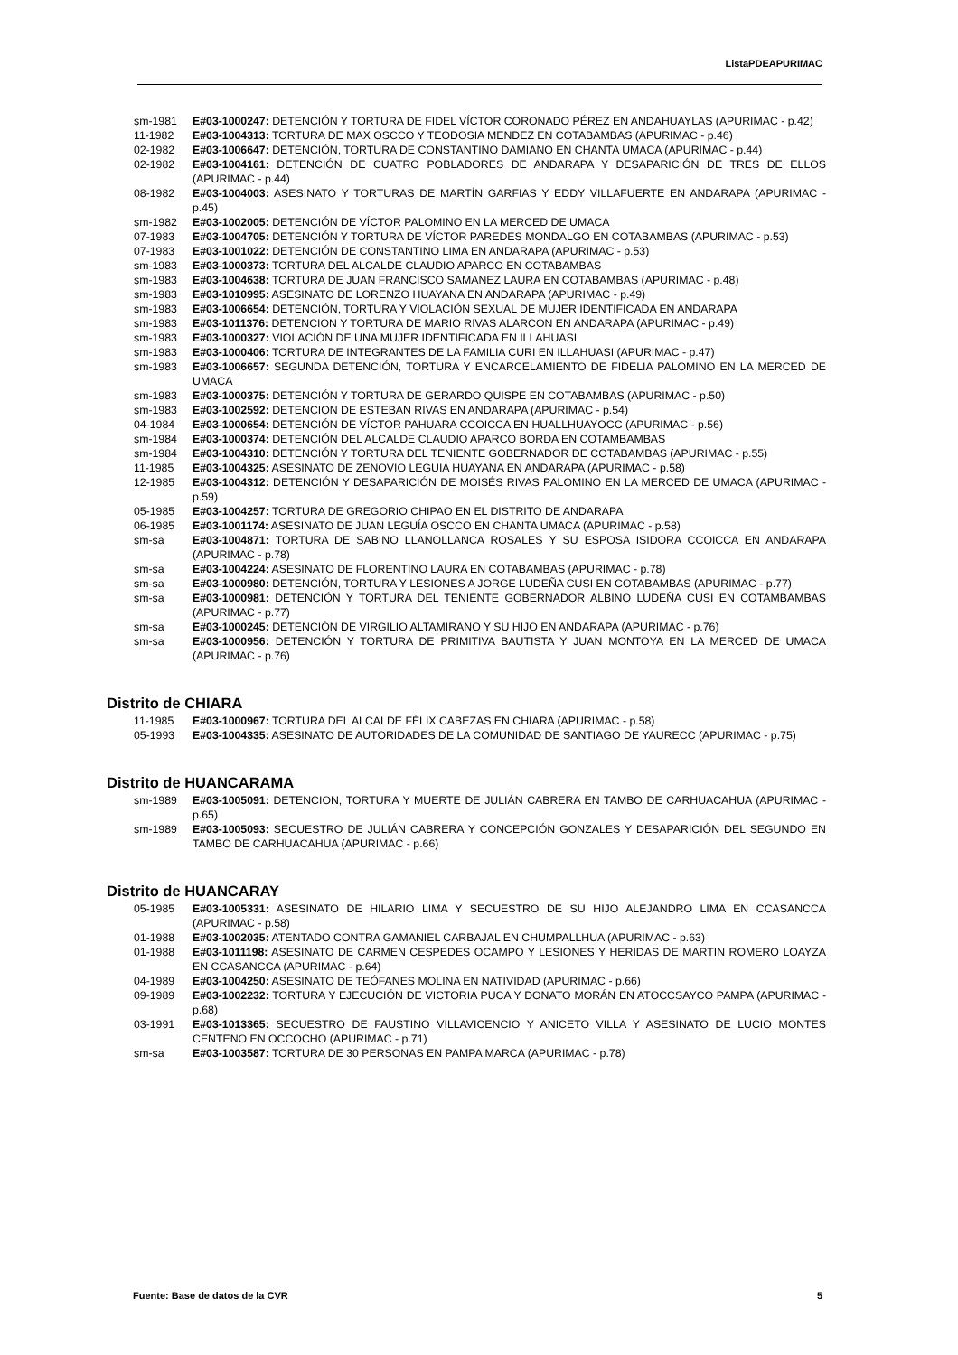ListaPDEAPURIMAC
sm-1981 E#03-1000247: DETENCIÓN Y TORTURA DE FIDEL VÍCTOR CORONADO PÉREZ EN ANDAHUAYLAS (APURIMAC - p.42)
11-1982 E#03-1004313: TORTURA DE MAX OSCCO Y TEODOSIA MENDEZ EN COTABAMBAS (APURIMAC - p.46)
02-1982 E#03-1006647: DETENCIÓN, TORTURA DE CONSTANTINO DAMIANO EN CHANTA UMACA (APURIMAC - p.44)
02-1982 E#03-1004161: DETENCIÓN DE CUATRO POBLADORES DE ANDARAPA Y DESAPARICIÓN DE TRES DE ELLOS (APURIMAC - p.44)
08-1982 E#03-1004003: ASESINATO Y TORTURAS DE MARTÍN GARFIAS Y EDDY VILLAFUERTE EN ANDARAPA (APURIMAC - p.45)
sm-1982 E#03-1002005: DETENCIÓN DE VÍCTOR PALOMINO EN LA MERCED DE UMACA
07-1983 E#03-1004705: DETENCIÓN Y TORTURA DE VÍCTOR PAREDES MONDALGO EN COTABAMBAS (APURIMAC - p.53)
07-1983 E#03-1001022: DETENCIÓN DE CONSTANTINO LIMA EN ANDARAPA (APURIMAC - p.53)
sm-1983 E#03-1000373: TORTURA DEL ALCALDE CLAUDIO APARCO EN COTABAMBAS
sm-1983 E#03-1004638: TORTURA DE JUAN FRANCISCO SAMANEZ LAURA EN COTABAMBAS (APURIMAC - p.48)
sm-1983 E#03-1010995: ASESINATO DE LORENZO HUAYANA EN ANDARAPA (APURIMAC - p.49)
sm-1983 E#03-1006654: DETENCIÓN, TORTURA Y VIOLACIÓN SEXUAL DE MUJER IDENTIFICADA EN ANDARAPA
sm-1983 E#03-1011376: DETENCION Y TORTURA DE MARIO RIVAS ALARCON EN ANDARAPA (APURIMAC - p.49)
sm-1983 E#03-1000327: VIOLACIÓN DE UNA MUJER IDENTIFICADA EN ILLAHUASI
sm-1983 E#03-1000406: TORTURA DE INTEGRANTES DE LA FAMILIA CURI EN ILLAHUASI (APURIMAC - p.47)
sm-1983 E#03-1006657: SEGUNDA DETENCIÓN, TORTURA Y ENCARCELAMIENTO DE FIDELIA PALOMINO EN LA MERCED DE UMACA
sm-1983 E#03-1000375: DETENCIÓN Y TORTURA DE GERARDO QUISPE EN COTABAMBAS (APURIMAC - p.50)
sm-1983 E#03-1002592: DETENCION DE ESTEBAN RIVAS EN ANDARAPA (APURIMAC - p.54)
04-1984 E#03-1000654: DETENCIÓN DE VÍCTOR PAHUARA CCOICCA EN HUALLHUAYOCC (APURIMAC - p.56)
sm-1984 E#03-1000374: DETENCIÓN DEL ALCALDE CLAUDIO APARCO BORDA EN COTAMBAMBAS
sm-1984 E#03-1004310: DETENCIÓN Y TORTURA DEL TENIENTE GOBERNADOR DE COTABAMBAS (APURIMAC - p.55)
11-1985 E#03-1004325: ASESINATO DE ZENOVIO LEGUIA HUAYANA EN ANDARAPA (APURIMAC - p.58)
12-1985 E#03-1004312: DETENCIÓN Y DESAPARICIÓN DE MOISÉS RIVAS PALOMINO EN LA MERCED DE UMACA (APURIMAC - p.59)
05-1985 E#03-1004257: TORTURA DE GREGORIO CHIPAO EN EL DISTRITO DE ANDARAPA
06-1985 E#03-1001174: ASESINATO DE JUAN LEGUÍA OSCCO EN CHANTA UMACA (APURIMAC - p.58)
sm-sa E#03-1004871: TORTURA DE SABINO LLANOLLANCA ROSALES Y SU ESPOSA ISIDORA CCOICCA EN ANDARAPA (APURIMAC - p.78)
sm-sa E#03-1004224: ASESINATO DE FLORENTINO LAURA EN COTABAMBAS (APURIMAC - p.78)
sm-sa E#03-1000980: DETENCIÓN, TORTURA Y LESIONES A JORGE LUDEÑA CUSI EN COTABAMBAS (APURIMAC - p.77)
sm-sa E#03-1000981: DETENCIÓN Y TORTURA DEL TENIENTE GOBERNADOR ALBINO LUDEÑA CUSI EN COTAMBAMBAS (APURIMAC - p.77)
sm-sa E#03-1000245: DETENCIÓN DE VIRGILIO ALTAMIRANO Y SU HIJO EN ANDARAPA (APURIMAC - p.76)
sm-sa E#03-1000956: DETENCIÓN Y TORTURA DE PRIMITIVA BAUTISTA Y JUAN MONTOYA EN LA MERCED DE UMACA (APURIMAC - p.76)
Distrito de CHIARA
11-1985 E#03-1000967: TORTURA DEL ALCALDE FÉLIX CABEZAS EN CHIARA (APURIMAC - p.58)
05-1993 E#03-1004335: ASESINATO DE AUTORIDADES DE LA COMUNIDAD DE SANTIAGO DE YAURECC (APURIMAC - p.75)
Distrito de HUANCARAMA
sm-1989 E#03-1005091: DETENCION, TORTURA Y MUERTE DE JULIÁN CABRERA EN TAMBO DE CARHUACAHUA (APURIMAC - p.65)
sm-1989 E#03-1005093: SECUESTRO DE JULIÁN CABRERA Y CONCEPCIÓN GONZALES Y DESAPARICIÓN DEL SEGUNDO EN TAMBO DE CARHUACAHUA (APURIMAC - p.66)
Distrito de HUANCARAY
05-1985 E#03-1005331: ASESINATO DE HILARIO LIMA Y SECUESTRO DE SU HIJO ALEJANDRO LIMA EN CCASANCCA (APURIMAC - p.58)
01-1988 E#03-1002035: ATENTADO CONTRA GAMANIEL CARBAJAL EN CHUMPALLHUA (APURIMAC - p.63)
01-1988 E#03-1011198: ASESINATO DE CARMEN CESPEDES OCAMPO Y LESIONES Y HERIDAS DE MARTIN ROMERO LOAYZA EN CCASANCCA (APURIMAC - p.64)
04-1989 E#03-1004250: ASESINATO DE TEÓFANES MOLINA EN NATIVIDAD (APURIMAC - p.66)
09-1989 E#03-1002232: TORTURA Y EJECUCIÓN DE VICTORIA PUCA Y DONATO MORÁN EN ATOCCSAYCO PAMPA (APURIMAC - p.68)
03-1991 E#03-1013365: SECUESTRO DE FAUSTINO VILLAVICENCIO Y ANICETO VILLA Y ASESINATO DE LUCIO MONTES CENTENO EN OCCOCHO (APURIMAC - p.71)
sm-sa E#03-1003587: TORTURA DE 30 PERSONAS EN PAMPA MARCA (APURIMAC - p.78)
Fuente: Base de datos de la CVR 5